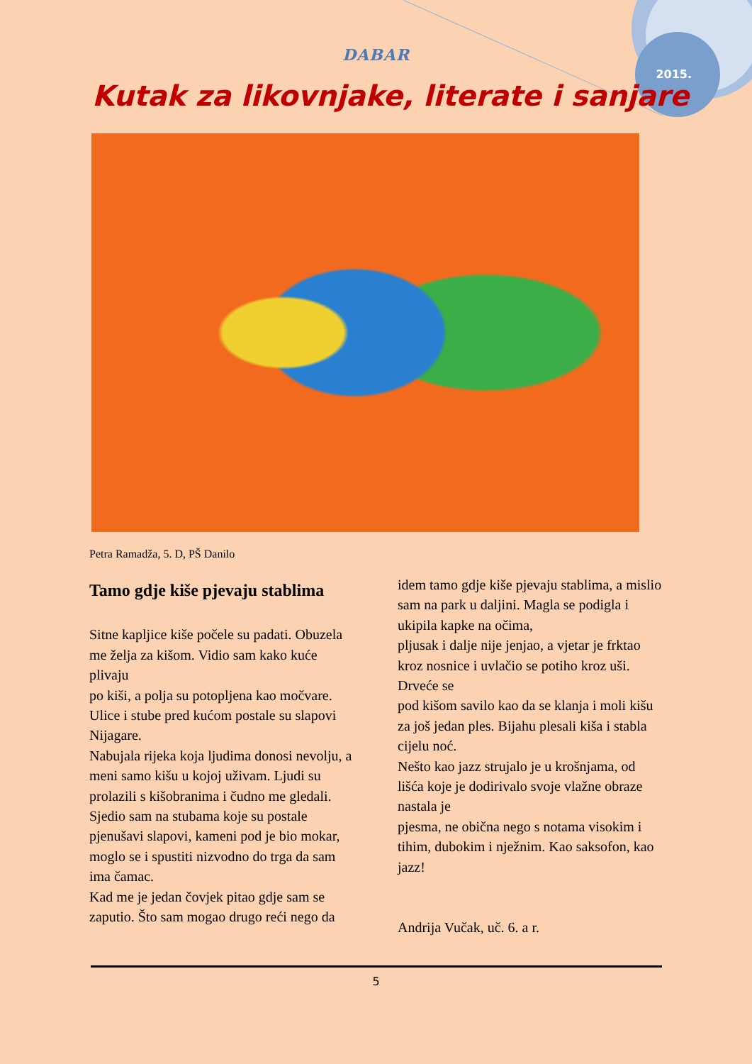2015.
DABAR
Kutak za likovnjake, literate i sanjare
Petra Ramadža, 5. D, PŠ Danilo
Tamo gdje kiše pjevaju stablima
Sitne kapljice kiše počele su padati. Obuzela me želja za kišom. Vidio sam kako kuće plivaju
po kiši, a polja su potopljena kao močvare. Ulice i stube pred kućom postale su slapovi Nijagare.
Nabujala rijeka koja ljudima donosi nevolju, a meni samo kišu u kojoj uživam. Ljudi su prolazili s kišobranima i čudno me gledali. Sjedio sam na stubama koje su postale
pjenušavi slapovi, kameni pod je bio mokar, moglo se i spustiti nizvodno do trga da sam ima čamac.
Kad me je jedan čovjek pitao gdje sam se zaputio. Što sam mogao drugo reći nego da
idem tamo gdje kiše pjevaju stablima, a mislio sam na park u daljini. Magla se podigla i ukipila kapke na očima,
pljusak i dalje nije jenjao, a vjetar je frktao kroz nosnice i uvlačio se potiho kroz uši. Drveće se
pod kišom savilo kao da se klanja i moli kišu za još jedan ples. Bijahu plesali kiša i stabla cijelu noć.
Nešto kao jazz strujalo je u krošnjama, od lišća koje je dodirivalo svoje vlažne obraze nastala je
pjesma, ne obična nego s notama visokim i tihim, dubokim i nježnim. Kao saksofon, kao jazz!
Andrija Vučak, uč. 6. a r.
5